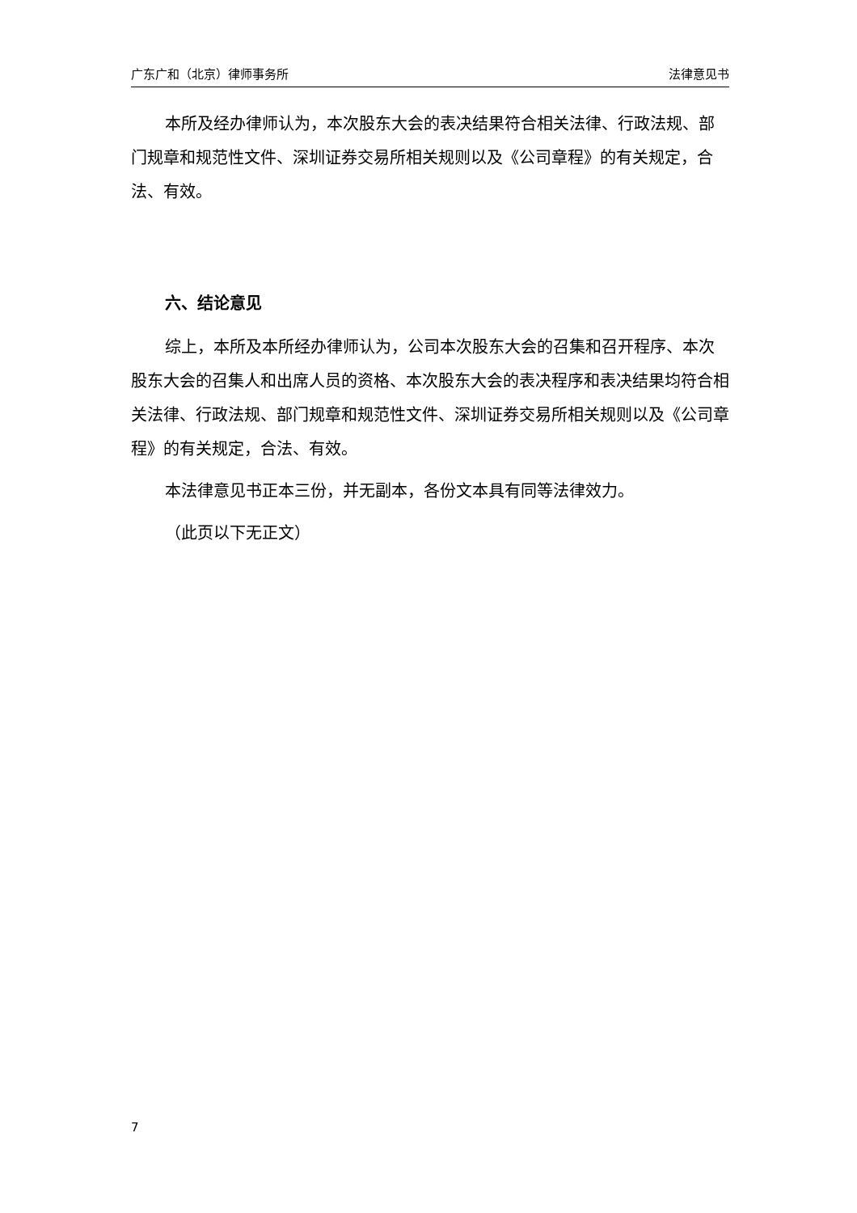广东广和（北京）律师事务所 法律意见书
本所及经办律师认为，本次股东大会的表决结果符合相关法律、行政法规、部门规章和规范性文件、深圳证券交易所相关规则以及《公司章程》的有关规定，合法、有效。
六、结论意见
综上，本所及本所经办律师认为，公司本次股东大会的召集和召开程序、本次股东大会的召集人和出席人员的资格、本次股东大会的表决程序和表决结果均符合相关法律、行政法规、部门规章和规范性文件、深圳证券交易所相关规则以及《公司章程》的有关规定，合法、有效。
本法律意见书正本三份，并无副本，各份文本具有同等法律效力。
（此页以下无正文）
7